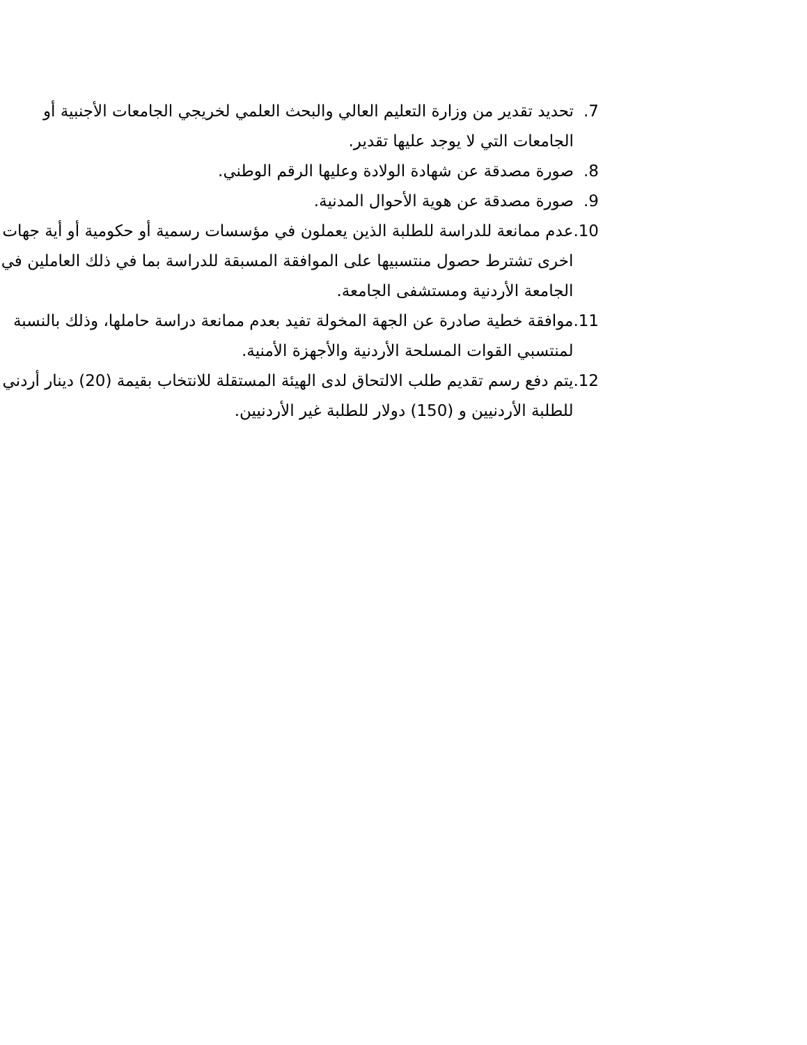7. تحديد تقدير من وزارة التعليم العالي والبحث العلمي لخريجي الجامعات الأجنبية أو الجامعات التي لا يوجد عليها تقدير.
8. صورة مصدقة عن شهادة الولادة وعليها الرقم الوطني.
9. صورة مصدقة عن هوية الأحوال المدنية.
10. عدم ممانعة للدراسة للطلبة الذين يعملون في مؤسسات رسمية أو حكومية أو أية جهات اخرى تشترط حصول منتسبيها على الموافقة المسبقة للدراسة بما في ذلك العاملين في الجامعة الأردنية ومستشفى الجامعة.
11. موافقة خطية صادرة عن الجهة المخولة تفيد بعدم ممانعة دراسة حاملها، وذلك بالنسبة لمنتسبي القوات المسلحة الأردنية والأجهزة الأمنية.
12. يتم دفع رسم تقديم طلب الالتحاق لدى الهيئة المستقلة للانتخاب بقيمة (20) دينار أردني للطلبة الأردنيين و (150) دولار للطلبة غير الأردنيين.